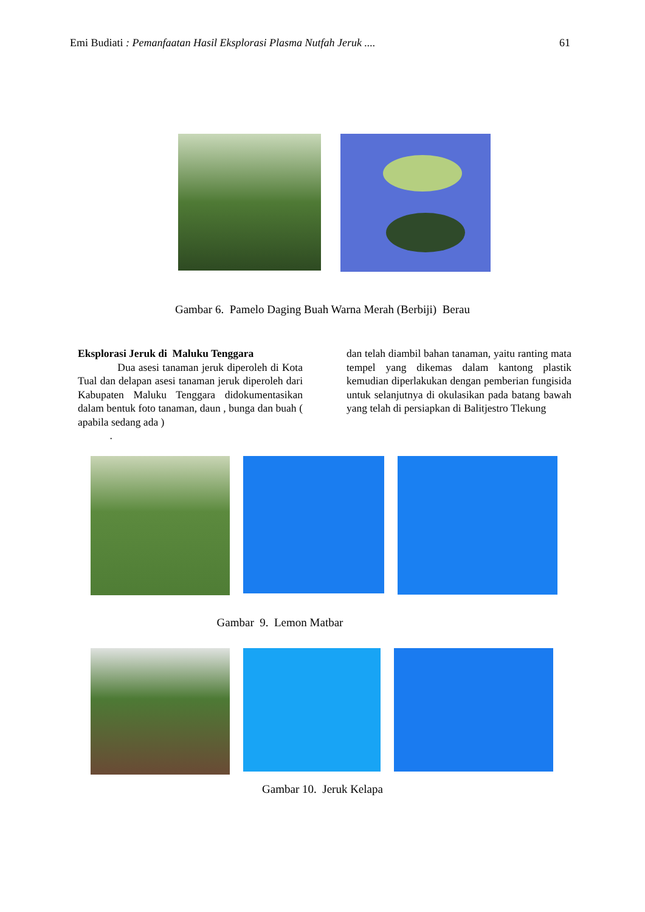Emi Budiati : Pemanfaatan Hasil Eksplorasi Plasma Nutfah Jeruk .... 61
Gambar 6. Pamelo Daging Buah Warna Merah (Berbiji) Berau
Eksplorasi Jeruk di Maluku Tenggara
Dua asesi tanaman jeruk diperoleh di Kota Tual dan delapan asesi tanaman jeruk diperoleh dari Kabupaten Maluku Tenggara didokumentasikan dalam bentuk foto tanaman, daun , bunga dan buah ( apabila sedang ada )
.
dan telah diambil bahan tanaman, yaitu ranting mata tempel yang dikemas dalam kantong plastik kemudian diperlakukan dengan pemberian fungisida untuk selanjutnya di okulasikan pada batang bawah yang telah di persiapkan di Balitjestro Tlekung
Gambar 9. Lemon Matbar
Gambar 10. Jeruk Kelapa